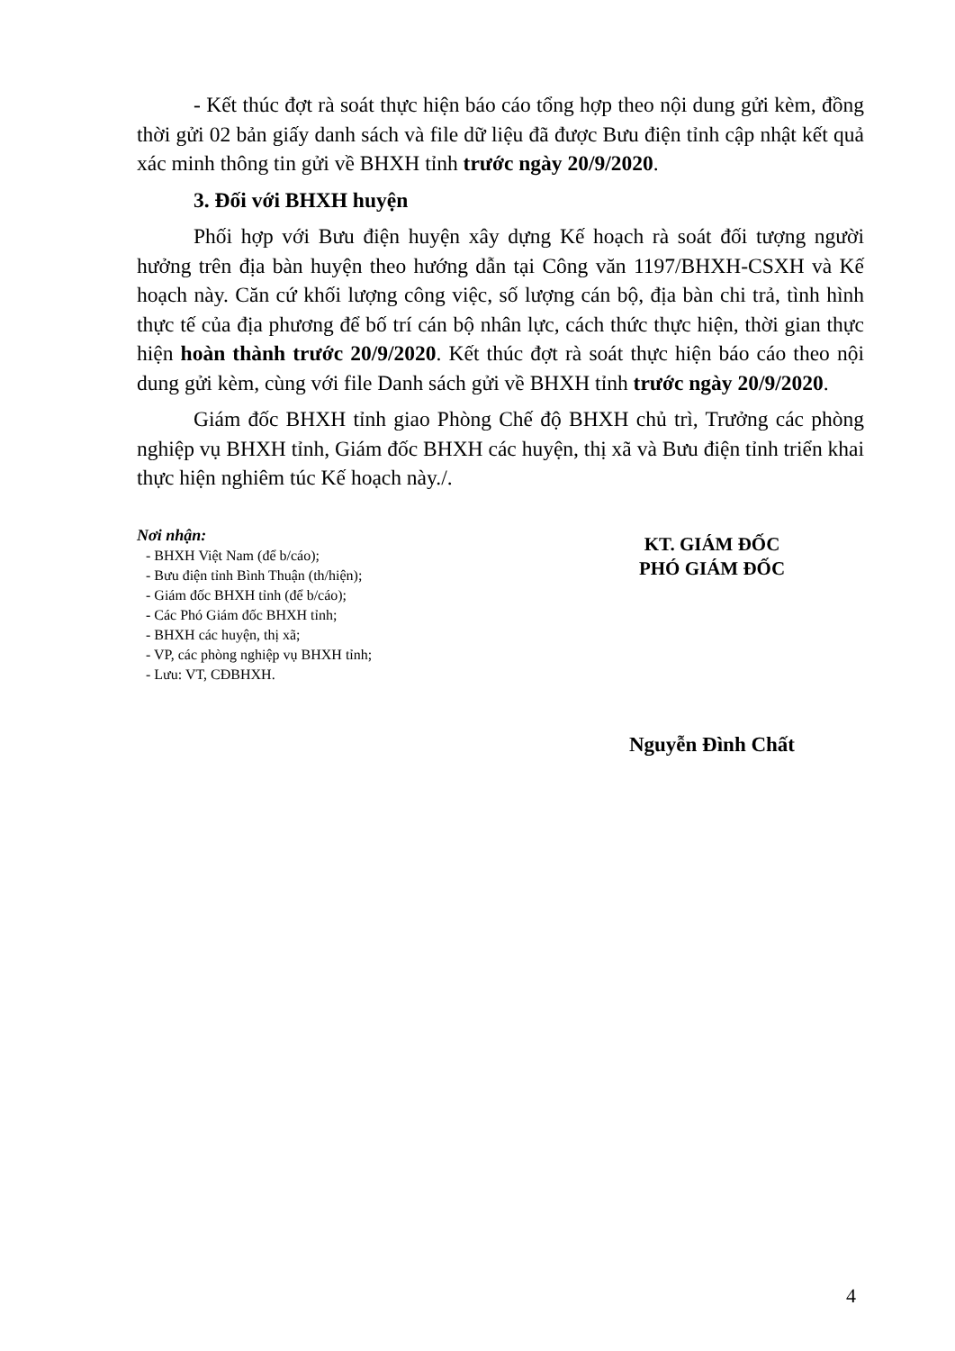- Kết thúc đợt rà soát thực hiện báo cáo tổng hợp theo nội dung gửi kèm, đồng thời gửi 02 bản giấy danh sách và file dữ liệu đã được Bưu điện tỉnh cập nhật kết quả xác minh thông tin gửi về BHXH tỉnh trước ngày 20/9/2020.
3. Đối với BHXH huyện
Phối hợp với Bưu điện huyện xây dựng Kế hoạch rà soát đối tượng người hưởng trên địa bàn huyện theo hướng dẫn tại Công văn 1197/BHXH-CSXH và Kế hoạch này. Căn cứ khối lượng công việc, số lượng cán bộ, địa bàn chi trả, tình hình thực tế của địa phương để bố trí cán bộ nhân lực, cách thức thực hiện, thời gian thực hiện hoàn thành trước 20/9/2020. Kết thúc đợt rà soát thực hiện báo cáo theo nội dung gửi kèm, cùng với file Danh sách gửi về BHXH tỉnh trước ngày 20/9/2020.
Giám đốc BHXH tỉnh giao Phòng Chế độ BHXH chủ trì, Trưởng các phòng nghiệp vụ BHXH tỉnh, Giám đốc BHXH các huyện, thị xã và Bưu điện tỉnh triển khai thực hiện nghiêm túc Kế hoạch này./.
Nơi nhận:
- BHXH Việt Nam (để b/cáo);
- Bưu điện tỉnh Bình Thuận (th/hiện);
- Giám đốc BHXH tỉnh (để b/cáo);
- Các Phó Giám đốc BHXH tỉnh;
- BHXH các huyện, thị xã;
- VP, các phòng nghiệp vụ BHXH tỉnh;
- Lưu: VT, CĐBHXH.
KT. GIÁM ĐỐC
PHÓ GIÁM ĐỐC
Nguyễn Đình Chất
4